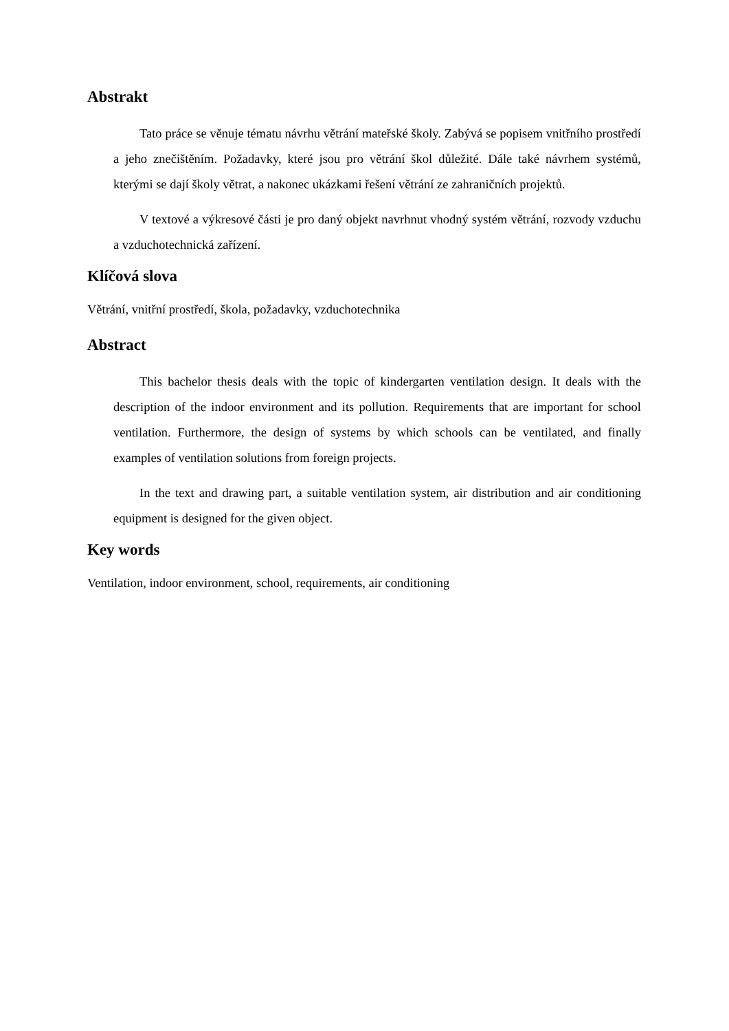Abstrakt
Tato práce se věnuje tématu návrhu větrání mateřské školy. Zabývá se popisem vnitřního prostředí a jeho znečištěním. Požadavky, které jsou pro větrání škol důležité. Dále také návrhem systémů, kterými se dají školy větrat, a nakonec ukázkami řešení větrání ze zahraničních projektů.
V textové a výkresové části je pro daný objekt navrhnut vhodný systém větrání, rozvody vzduchu a vzduchotechnická zařízení.
Klíčová slova
Větrání, vnitřní prostředí, škola, požadavky, vzduchotechnika
Abstract
This bachelor thesis deals with the topic of kindergarten ventilation design. It deals with the description of the indoor environment and its pollution. Requirements that are important for school ventilation. Furthermore, the design of systems by which schools can be ventilated, and finally examples of ventilation solutions from foreign projects.
In the text and drawing part, a suitable ventilation system, air distribution and air conditioning equipment is designed for the given object.
Key words
Ventilation, indoor environment, school, requirements, air conditioning